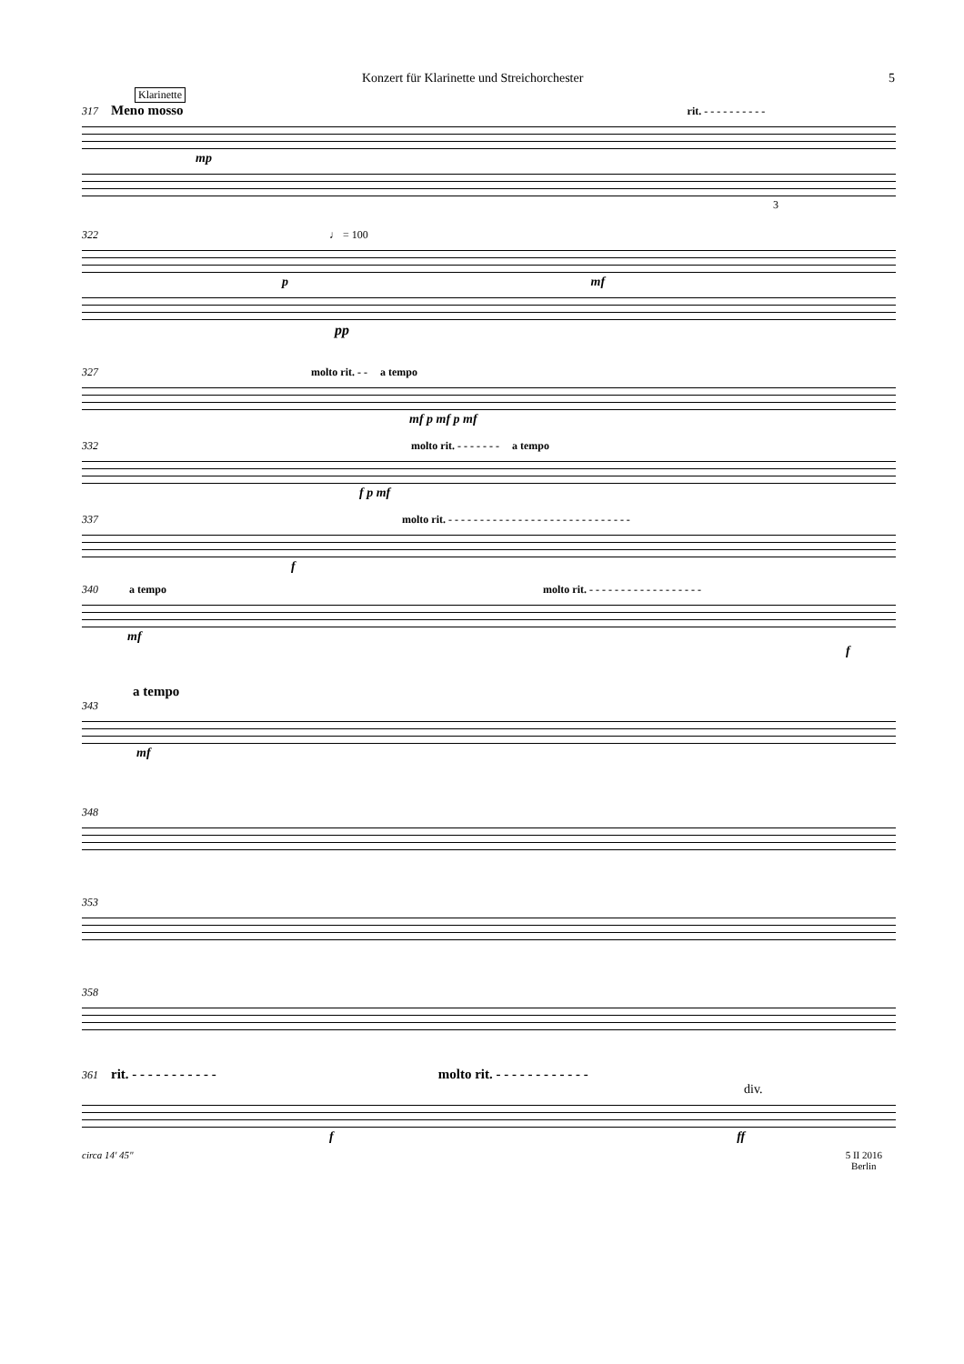Konzert für Klarinette und Streichorchester 5
Klarinette
317 Meno mosso rit. - - - - - - - - - -
mp
3
322 ♩ = 100
p mf
pp
327 molto rit. - - a tempo
mf p mf p mf
332 molto rit. - - - - - - - a tempo
f p mf
337 molto rit. - - - - - - - - - - - - - - - - - - - - - - - - - - - - -
f
340 a tempo molto rit. - - - - - - - - - - - - - - - - - -
mf
f
a tempo
343
mf
348
353
358
361 rit. - - - - - - - - - - - molto rit. - - - - - - - - - - - -
div.
f ff
circa 14' 45" 5 II 2016
Berlin